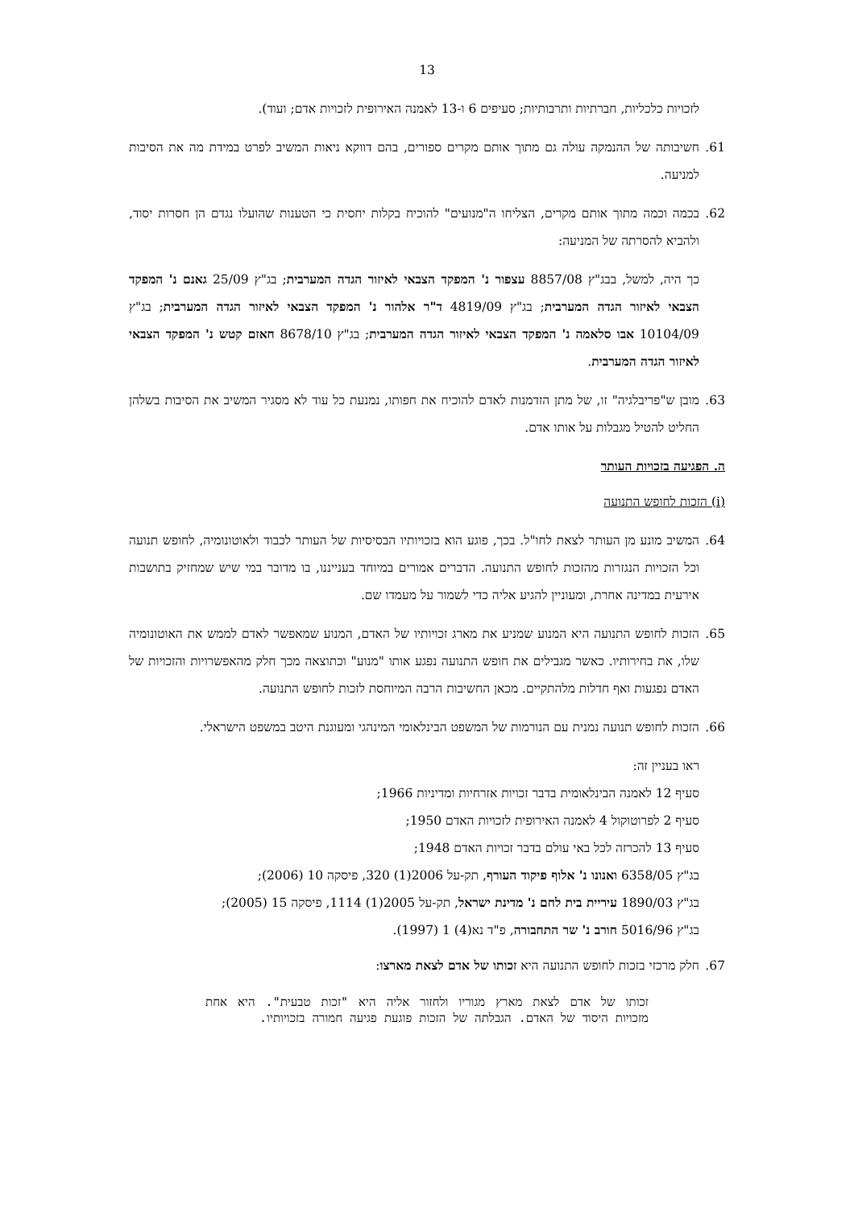13
לזכויות כלכליות, חברתיות ותרבותיות; סעיפים 6 ו-13 לאמנה האירופית לזכויות אדם; ועוד).
61. חשיבותה של ההנמקה עולה גם מתוך אותם מקרים ספורים, בהם דווקא ניאות המשיב לפרט במידת מה את הסיבות למניעה.
62. בכמה וכמה מתוך אותם מקרים, הצליחו ה"מנועים" להוכיח בקלות יחסית כי הטענות שהועלו נגדם הן חסרות יסוד, ולהביא להסרתה של המניעה:
כך היה, למשל, בבג"ץ 8857/08 עצפור נ' המפקד הצבאי לאיזור הגדה המערבית; בג"ץ 25/09 גאנם נ' המפקד הצבאי לאיזור הגדה המערבית; בג"ץ 4819/09 ד"ר אלהור נ' המפקד הצבאי לאיזור הגדה המערבית; בג"ץ 10104/09 אבו סלאמה נ' המפקד הצבאי לאיזור הגדה המערבית; בג"ץ 8678/10 חאזם קטש נ' המפקד הצבאי לאיזור הגדה המערבית.
63. מובן ש"פריבלגיה" זו, של מתן הזדמנות לאדם להוכיח את חפותו, נמנעת כל עוד לא מסגיר המשיב את הסיבות בשלהן החליט להטיל מגבלות על אותו אדם.
ה. הפגיעה בזכויות העותר
(i) הזכות לחופש התנועה
64. המשיב מונע מן העותר לצאת לחו"ל. בכך, פוגע הוא בזכויותיו הבסיסיות של העותר לכבוד ולאוטונומיה, לחופש תנועה וכל הזכויות הנגזרות מהזכות לחופש התנועה. הדברים אמורים במיוחד בענייננו, בו מדובר במי שיש שמחזיק בתושבות אירעית במדינה אחרת, ומעוניין להגיע אליה כדי לשמור על מעמדו שם.
65. הזכות לחופש התנועה היא המנוע שמניע את מארג זכויותיו של האדם, המנוע שמאפשר לאדם לממש את האוטונומיה שלו, את בחירותיו. כאשר מגבילים את חופש התנועה נפגע אותו "מנוע" וכתוצאה מכך חלק מהאפשרויות והזכויות של האדם נפגעות ואף חדלות מלהתקיים. מכאן החשיבות הרבה המיוחסת לזכות לחופש התנועה.
66. הזכות לחופש תנועה נמנית עם הנורמות של המשפט הבינלאומי המינהגי ומעוגנת היטב במשפט הישראלי.
ראו בעניין זה:
סעיף 12 לאמנה הבינלאומית בדבר זכויות אזרחיות ומדיניות 1966;
סעיף 2 לפרוטוקול 4 לאמנה האירופית לזכויות האדם 1950;
סעיף 13 להכרזה לכל באי עולם בדבר זכויות האדם 1948;
בג"ץ 6358/05 ואנונו נ' אלוף פיקוד העורף, תק-על 2006(1) 320, פיסקה 10 (2006);
בג"ץ 1890/03 עיריית בית לחם נ' מדינת ישראל, תק-על 2005(1) 1114, פיסקה 15 (2005);
בג"ץ 5016/96 חורב נ' שר התחבורה, פ"ד נא(4) 1 (1997).
67. חלק מרכזי בזכות לחופש התנועה היא זכותו של אדם לצאת מארצו:
זכותו של אדם לצאת מארץ מגוריו ולחזור אליה היא "זכות טבעית". היא אחת מזכויות היסוד של האדם. הגבלתה של הזכות פוגעת פגיעה חמורה בזכויותיו.